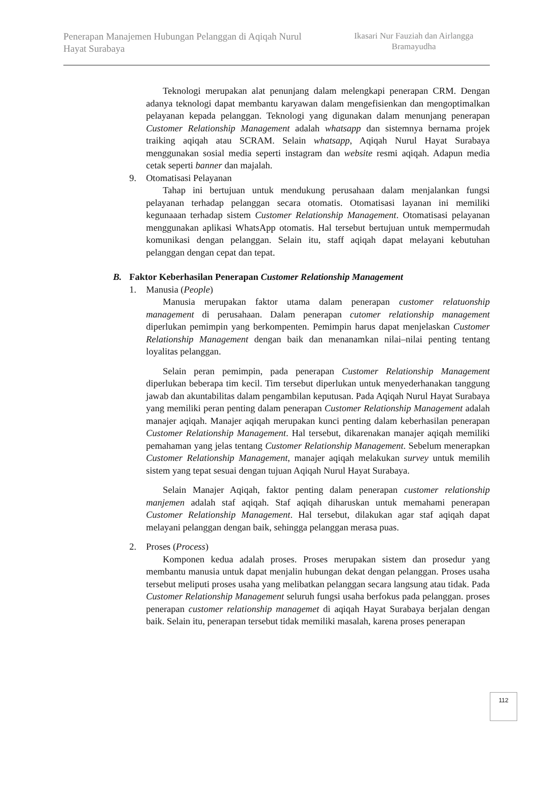Penerapan Manajemen Hubungan Pelanggan di Aqiqah Nurul Hayat Surabaya
Ikasari Nur Fauziah dan Airlangga Bramayudha
Teknologi merupakan alat penunjang dalam melengkapi penerapan CRM. Dengan adanya teknologi dapat membantu karyawan dalam mengefisienkan dan mengoptimalkan pelayanan kepada pelanggan. Teknologi yang digunakan dalam menunjang penerapan Customer Relationship Management adalah whatsapp dan sistemnya bernama projek traiking aqiqah atau SCRAM. Selain whatsapp, Aqiqah Nurul Hayat Surabaya menggunakan sosial media seperti instagram dan website resmi aqiqah. Adapun media cetak seperti banner dan majalah.
9. Otomatisasi Pelayanan
Tahap ini bertujuan untuk mendukung perusahaan dalam menjalankan fungsi pelayanan terhadap pelanggan secara otomatis. Otomatisasi layanan ini memiliki kegunaaan terhadap sistem Customer Relationship Management. Otomatisasi pelayanan menggunakan aplikasi WhatsApp otomatis. Hal tersebut bertujuan untuk mempermudah komunikasi dengan pelanggan. Selain itu, staff aqiqah dapat melayani kebutuhan pelanggan dengan cepat dan tepat.
B. Faktor Keberhasilan Penerapan Customer Relationship Management
1. Manusia (People)
Manusia merupakan faktor utama dalam penerapan customer relatuonship management di perusahaan. Dalam penerapan cutomer relationship management diperlukan pemimpin yang berkompenten. Pemimpin harus dapat menjelaskan Customer Relationship Management dengan baik dan menanamkan nilai–nilai penting tentang loyalitas pelanggan.
Selain peran pemimpin, pada penerapan Customer Relationship Management diperlukan beberapa tim kecil. Tim tersebut diperlukan untuk menyederhanakan tanggung jawab dan akuntabilitas dalam pengambilan keputusan. Pada Aqiqah Nurul Hayat Surabaya yang memiliki peran penting dalam penerapan Customer Relationship Management adalah manajer aqiqah. Manajer aqiqah merupakan kunci penting dalam keberhasilan penerapan Customer Relationship Management. Hal tersebut, dikarenakan manajer aqiqah memiliki pemahaman yang jelas tentang Customer Relationship Management. Sebelum menerapkan Customer Relationship Management, manajer aqiqah melakukan survey untuk memilih sistem yang tepat sesuai dengan tujuan Aqiqah Nurul Hayat Surabaya.
Selain Manajer Aqiqah, faktor penting dalam penerapan customer relationship manjemen adalah staf aqiqah. Staf aqiqah diharuskan untuk memahami penerapan Customer Relationship Management. Hal tersebut, dilakukan agar staf aqiqah dapat melayani pelanggan dengan baik, sehingga pelanggan merasa puas.
2. Proses (Process)
Komponen kedua adalah proses. Proses merupakan sistem dan prosedur yang membantu manusia untuk dapat menjalin hubungan dekat dengan pelanggan. Proses usaha tersebut meliputi proses usaha yang melibatkan pelanggan secara langsung atau tidak. Pada Customer Relationship Management seluruh fungsi usaha berfokus pada pelanggan. proses penerapan customer relationship managemet di aqiqah Hayat Surabaya berjalan dengan baik. Selain itu, penerapan tersebut tidak memiliki masalah, karena proses penerapan
112